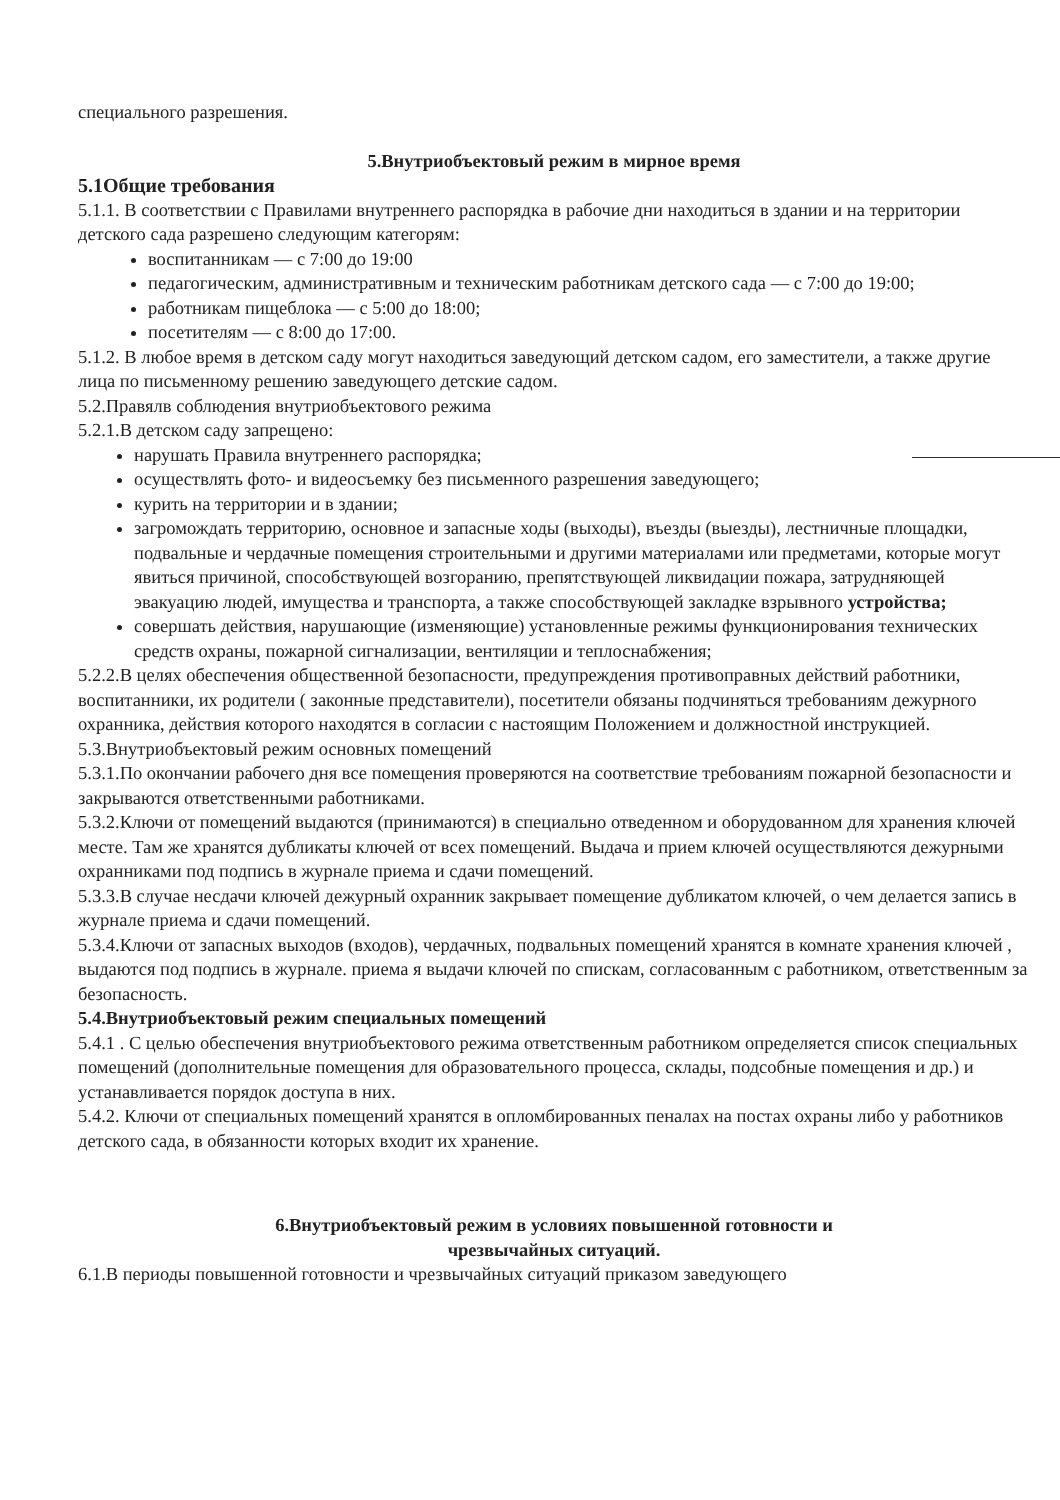специального разрешения.
5.Внутриобъектовый режим в мирное время
5.1Общие требования
5.1.1. В соответствии с Правилами внутреннего распорядка в рабочие дни находиться в здании и на территории детского сада разрешено следующим категорям:
воспитанникам — с 7:00 до 19:00
педагогическим, административным и техническим работникам детского сада — с 7:00 до 19:00;
работникам пищеблока — с 5:00 до 18:00;
посетителям — с 8:00 до 17:00.
5.1.2. В любое время в детском саду могут находиться заведующий детском садом, его заместители, а также другие лица по письменному решению заведующего детские садом.
5.2.Правялв соблюдения внутриобъектового режима
5.2.1.В детском саду запрещено:
нарушать Правила внутреннего распорядка;
осуществлять фото- и видеосъемку без письменного разрешения заведующего;
курить на территории и в здании;
загромождать территорию, основное и запасные ходы (выходы), въезды (выезды), лестничные площадки, подвальные и чердачные помещения строительными и другими материалами или предметами, которые могут явиться причиной, способствующей возгоранию, препятствующей ликвидации пожара, затрудняющей эвакуацию людей, имущества и транспорта, а также способствующей закладке взрывного устройства;
совершать действия, нарушающие (изменяющие) установленные режимы функционирования технических средств охраны, пожарной сигнализации, вентиляции и теплоснабжения;
5.2.2.В целях обеспечения общественной безопасности, предупреждения противоправных действий работники, воспитанники, их родители ( законные представители), посетители обязаны подчиняться требованиям дежурного охранника, действия которого находятся в согласии с настоящим Положением и должностной инструкцией.
5.3.Внутриобъектовый режим основных помещений
5.3.1.По окончании рабочего дня все помещения проверяются на соответствие требованиям пожарной безопасности и закрываются ответственными работниками.
5.3.2.Ключи от помещений выдаются (принимаются) в специально отведенном и оборудованном для хранения ключей месте. Там же хранятся дубликаты ключей от всех помещений. Выдача и прием ключей осуществляются дежурными охранниками под подпись в журнале приема и сдачи помещений.
5.3.3.В случае несдачи ключей дежурный охранник закрывает помещение дубликатом ключей, о чем делается запись в журнале приема и сдачи помещений.
5.3.4.Ключи от запасных выходов (входов), чердачных, подвальных помещений хранятся в комнате хранения ключей , выдаются под подпись в журнале. приема я выдачи ключей по спискам, согласованным с работником, ответственным за безопасность.
5.4.Внутриобъектовый режим специальных помещений
5.4.1 . С целью обеспечения внутриобъектового режима ответственным работником определяется список специальных помещений (дополнительные помещения для образовательного процесса, склады, подсобные помещения и др.) и устанавливается порядок доступа в них.
5.4.2. Ключи от специальных помещений хранятся в опломбированных пеналах на постах охраны либо у работников детского сада, в обязанности которых входит их хранение.
6.Внутриобъектовый режим в условиях повышенной готовности и
чрезвычайных ситуаций.
6.1.В периоды повышенной готовности и чрезвычайных ситуаций приказом заведующего